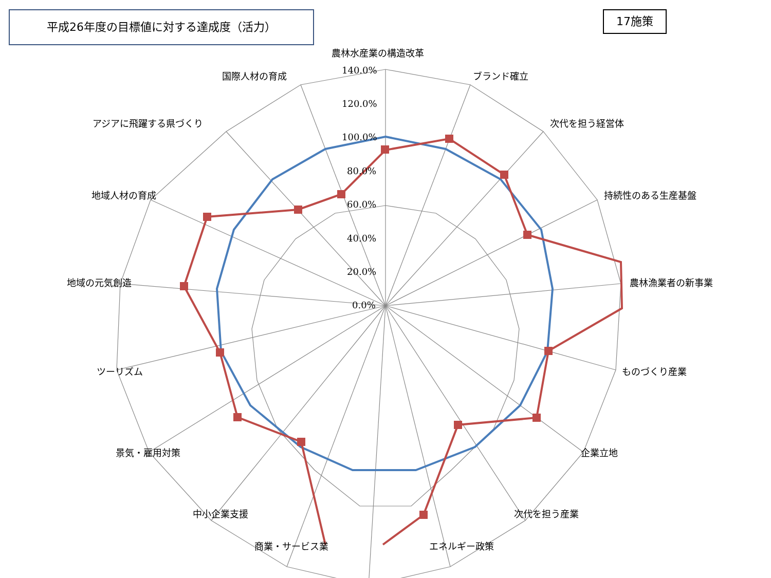平成26年度の目標値に対する達成度（活力） 17施策
140.0%
120.0%
100.0%
80.0%
60.0%
40.0%
20.0%
0.0%
農林水産業の構造改革
ブランド確立
次代を担う経営体
持続性のある生産基盤
農林漁業者の新事業
ものづくり産業
企業立地
次代を担う産業
エネルギー政策
商業・サービス業
中小企業支援
景気・雇用対策
ツーリズム
地域の元気創造
地域人材の育成
アジアに飛躍する県づくり
国際人材の育成